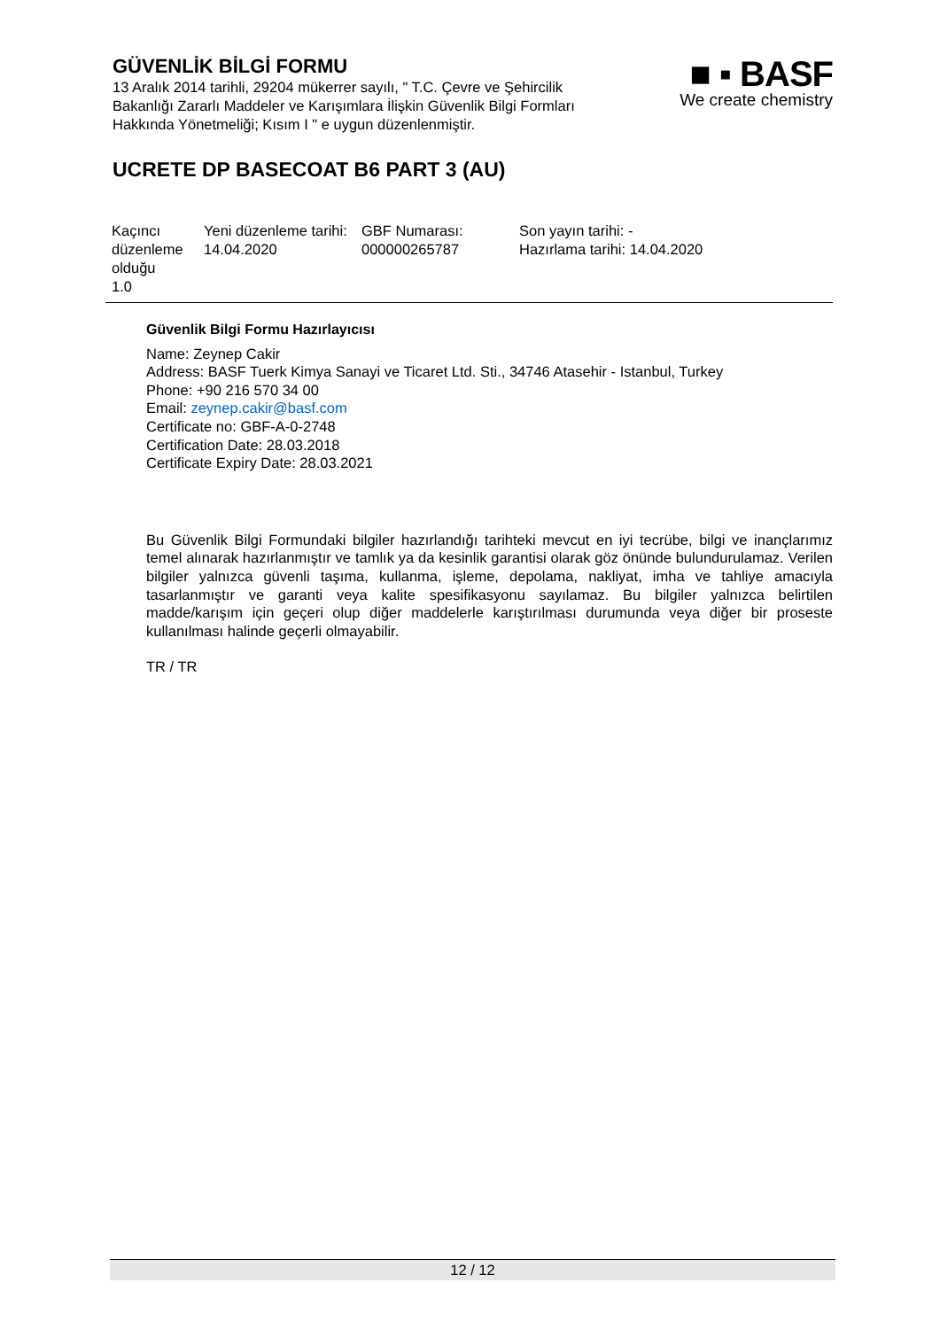GÜVENLİK BİLGİ FORMU
13 Aralık 2014 tarihli, 29204 mükerrer sayılı, " T.C. Çevre ve Şehircilik Bakanlığı Zararlı Maddeler ve Karışımlara İlişkin Güvenlik Bilgi Formları Hakkında Yönetmeliği; Kısım I " e uygun düzenlenmiştir.
■ ▪ BASF
We create chemistry
UCRETE DP BASECOAT B6 PART 3 (AU)
| Kaçıncı düzenleme olduğu 1.0 | Yeni düzenleme tarihi: 14.04.2020 | GBF Numarası: 000000265787 | Son yayın tarihi: - Hazırlama tarihi: 14.04.2020 |
Güvenlik Bilgi Formu Hazırlayıcısı
Name: Zeynep Cakir
Address: BASF Tuerk Kimya Sanayi ve Ticaret Ltd. Sti., 34746 Atasehir - Istanbul, Turkey
Phone: +90 216 570 34 00
Email: zeynep.cakir@basf.com
Certificate no: GBF-A-0-2748
Certification Date: 28.03.2018
Certificate Expiry Date: 28.03.2021
Bu Güvenlik Bilgi Formundaki bilgiler hazırlandığı tarihteki mevcut en iyi tecrübe, bilgi ve inançlarımız temel alınarak hazırlanmıştır ve tamlık ya da kesinlik garantisi olarak göz önünde bulundurulamaz. Verilen bilgiler yalnızca güvenli taşıma, kullanma, işleme, depolama, nakliyat, imha ve tahliye amacıyla tasarlanmıştır ve garanti veya kalite spesifikasyonu sayılamaz. Bu bilgiler yalnızca belirtilen madde/karışım için geçeri olup diğer maddelerle karıştırılması durumunda veya diğer bir proseste kullanılması halinde geçerli olmayabilir.
TR / TR
12 / 12